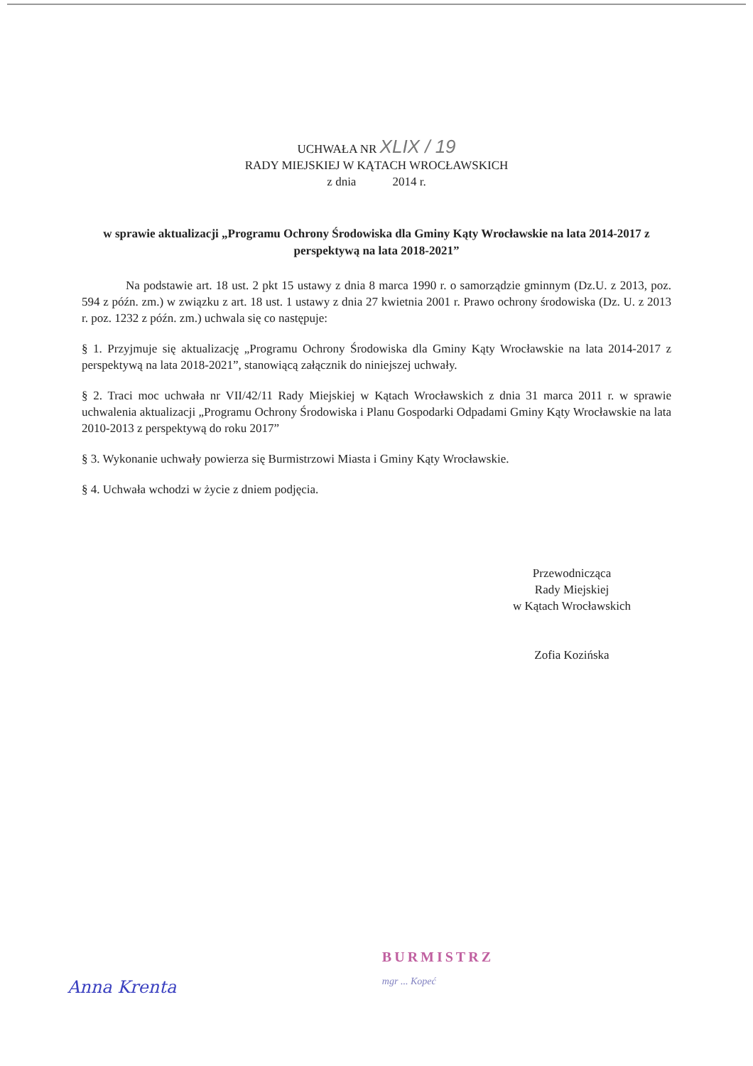UCHWAŁA NR XLIX / 19
RADY MIEJSKIEJ W KĄTACH WROCŁAWSKICH
z dnia 2014 r.
w sprawie aktualizacji „Programu Ochrony Środowiska dla Gminy Kąty Wrocławskie na lata 2014-2017 z perspektywą na lata 2018-2021”
Na podstawie art. 18 ust. 2 pkt 15 ustawy z dnia 8 marca 1990 r. o samorządzie gminnym (Dz.U. z 2013, poz. 594 z późn. zm.) w związku z art. 18 ust. 1 ustawy z dnia 27 kwietnia 2001 r. Prawo ochrony środowiska (Dz. U. z 2013 r. poz. 1232 z późn. zm.) uchwala się co następuje:
§ 1. Przyjmuje się aktualizację „Programu Ochrony Środowiska dla Gminy Kąty Wrocławskie na lata 2014-2017 z perspektywą na lata 2018-2021”, stanowiącą załącznik do niniejszej uchwały.
§ 2. Traci moc uchwała nr VII/42/11 Rady Miejskiej w Kątach Wrocławskich z dnia 31 marca 2011 r. w sprawie uchwalenia aktualizacji „Programu Ochrony Środowiska i Planu Gospodarki Odpadami Gminy Kąty Wrocławskie na lata 2010-2013 z perspektywą do roku 2017”
§ 3. Wykonanie uchwały powierza się Burmistrzowi Miasta i Gminy Kąty Wrocławskie.
§ 4. Uchwała wchodzi w życie z dniem podjęcia.
Przewodnicząca
Rady Miejskiej
w Kątach Wrocławskich
Zofia Kozińska
Anna Krenta
BURMISTRZ
mgr ... Kopeć